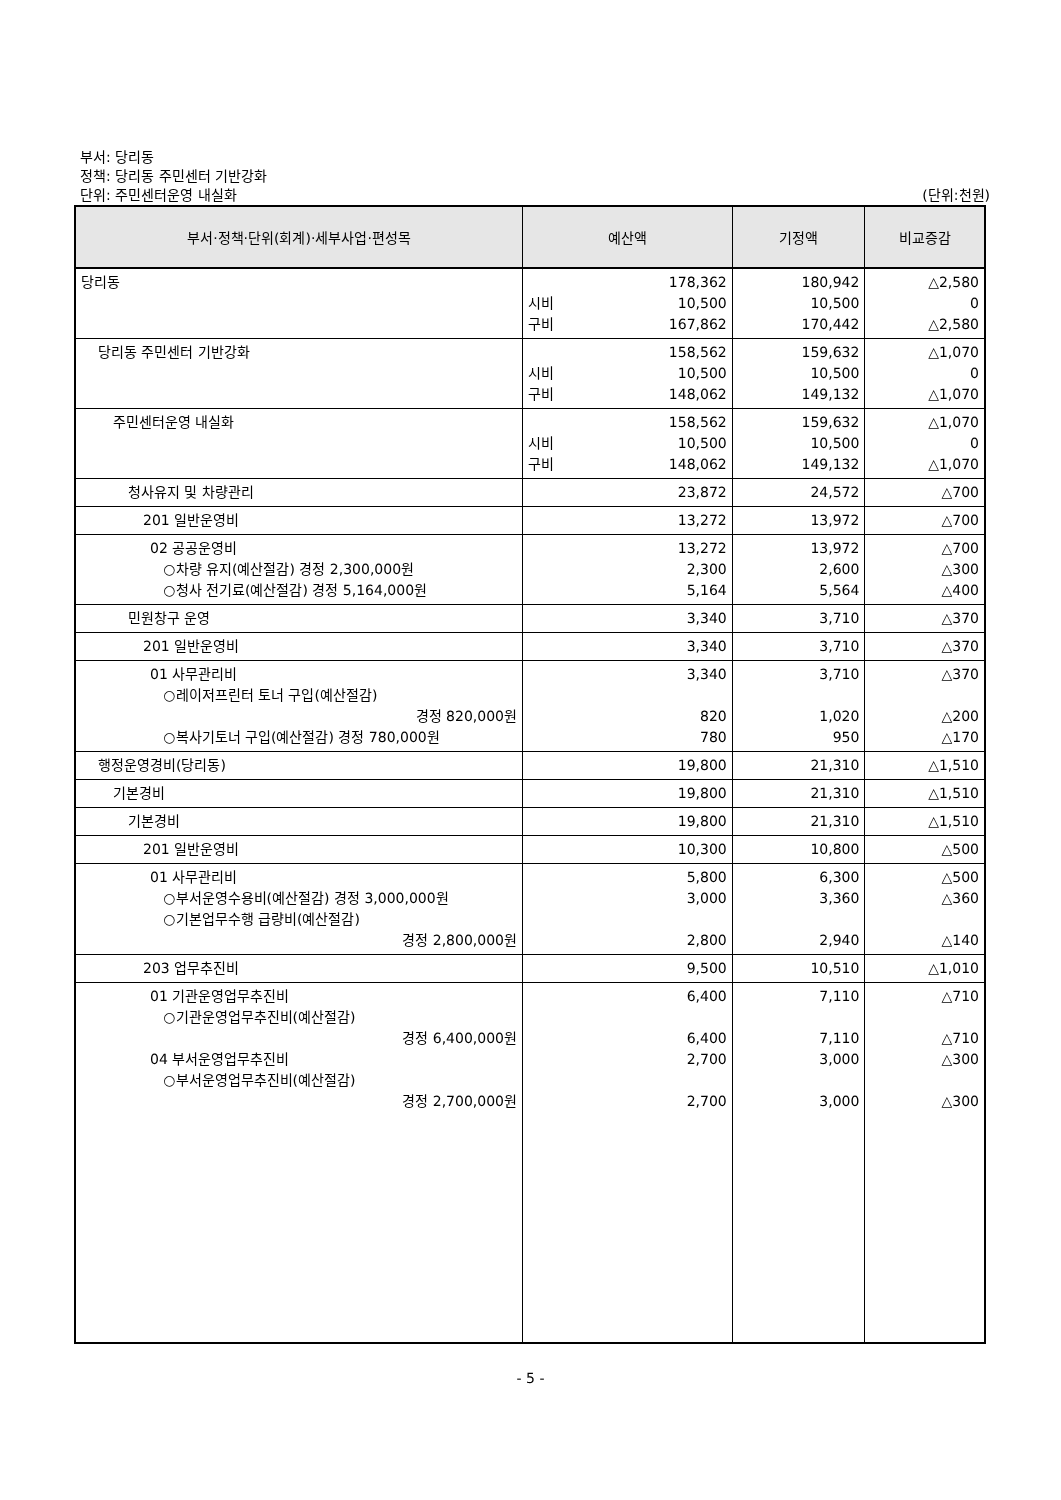부서: 당리동
정책: 당리동 주민센터 기반강화
단위: 주민센터운영 내실화
(단위:천원)
| 부서·정책·단위(회계)·세부사업·편성목 | 예산액 | 기정액 | 비교증감 |
| --- | --- | --- | --- |
| 당리동 | 178,362 시비 10,500 구비 167,862 | 180,942 10,500 170,442 | △2,580 0 △2,580 |
| 당리동 주민센터 기반강화 | 158,562 시비 10,500 구비 148,062 | 159,632 10,500 149,132 | △1,070 0 △1,070 |
| 주민센터운영 내실화 | 158,562 시비 10,500 구비 148,062 | 159,632 10,500 149,132 | △1,070 0 △1,070 |
| 청사유지 및 차량관리 | 23,872 | 24,572 | △700 |
| 201 일반운영비 | 13,272 | 13,972 | △700 |
| 02 공공운영비 ○차량 유지(예산절감) 경정 2,300,000원 ○청사 전기료(예산절감) 경정 5,164,000원 | 13,272 2,300 5,164 | 13,972 2,600 5,564 | △700 △300 △400 |
| 민원창구 운영 | 3,340 | 3,710 | △370 |
| 201 일반운영비 | 3,340 | 3,710 | △370 |
| 01 사무관리비 ○레이저프린터 토너 구입(예산절감) 경정 820,000원 ○복사기토너 구입(예산절감) 경정 780,000원 | 3,340 820 780 | 3,710 1,020 950 | △370 △200 △170 |
| 행정운영경비(당리동) | 19,800 | 21,310 | △1,510 |
| 기본경비 | 19,800 | 21,310 | △1,510 |
| 기본경비 | 19,800 | 21,310 | △1,510 |
| 201 일반운영비 | 10,300 | 10,800 | △500 |
| 01 사무관리비 ○부서운영수용비(예산절감) 경정 3,000,000원 ○기본업무수행 급량비(예산절감) 경정 2,800,000원 | 5,800 3,000 2,800 | 6,300 3,360 2,940 | △500 △360 △140 |
| 203 업무추진비 | 9,500 | 10,510 | △1,010 |
| 01 기관운영업무추진비 ○기관운영업무추진비(예산절감) 경정 6,400,000원 04 부서운영업무추진비 ○부서운영업무추진비(예산절감) 경정 2,700,000원 | 6,400 6,400 2,700 2,700 | 7,110 7,110 3,000 3,000 | △710 △710 △300 △300 |
- 5 -